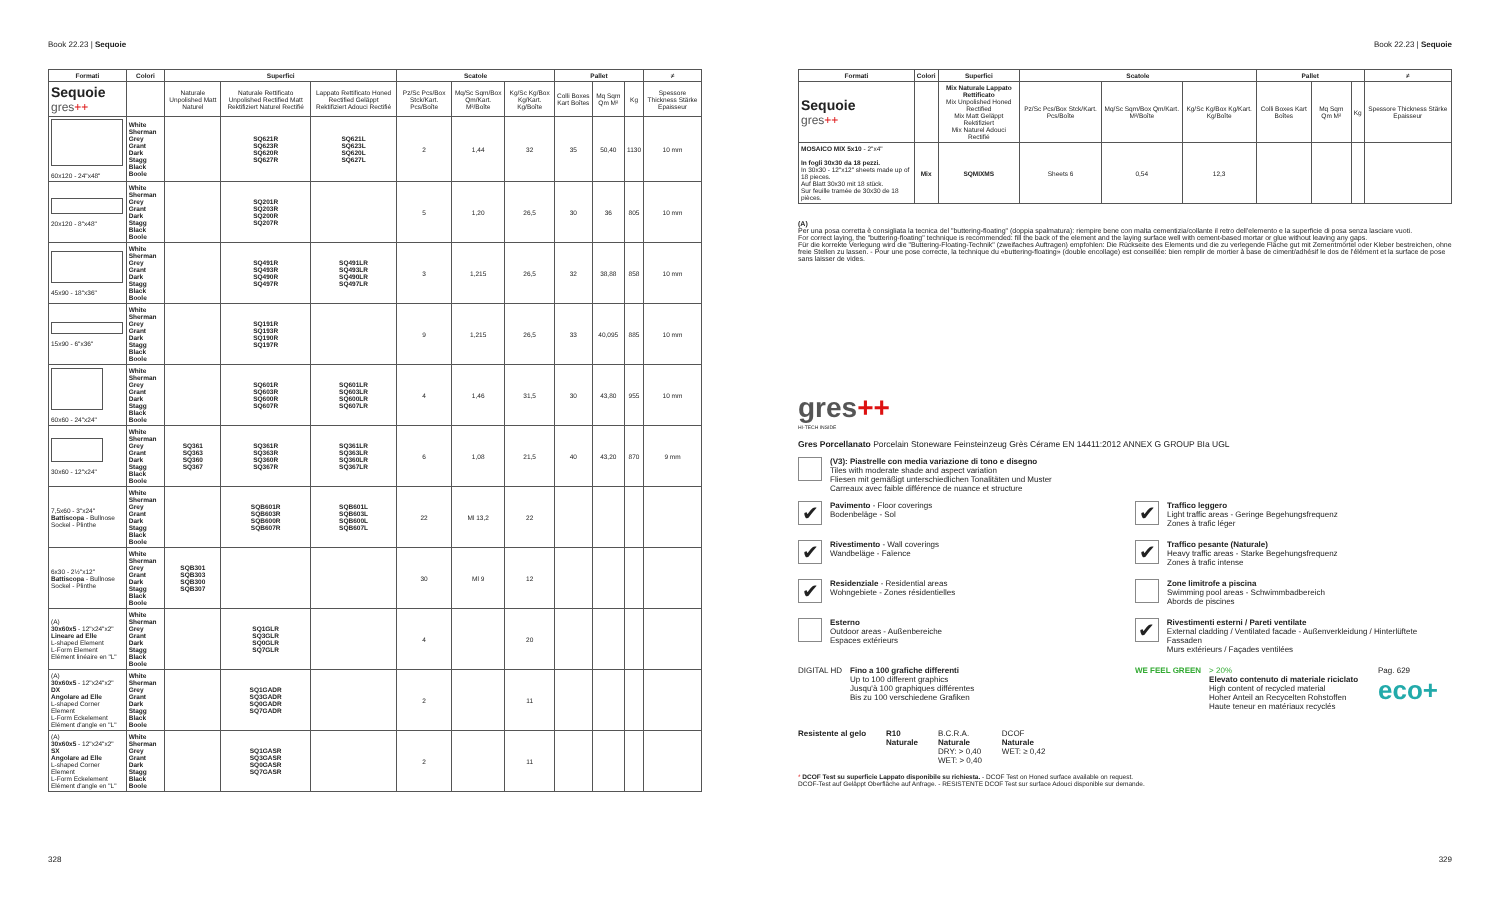Book 22.23 | Sequoie
| Formati | Colori | Superfici | | | Scatole | | | Pallet | | | ≠ |
| --- | --- | --- | --- | --- | --- | --- | --- | --- | --- | --- | --- |
| Sequoie gres ++ | | Naturale Unpolished Matt Naturel | Naturale Rettificato Unpolished Rectified Matt Rektifiziert Naturel Rectifié | Lappato Rettificato Honed Rectified Geläppt Rektifiziert Adouci Rectifié | Pz/Sc Pcs/Box Stck/Kart. Pcs/Boîte | Mq/Sc Sqm/Box Qm/Kart. M²/Boîte | Kg/Sc Kg/Box Kg/Kart. Kg/Boîte | Colli Boxes Kart Boîtes | Mq Sqm Qm M² | Kg | Spessore Thickness Stärke Epaisseur |
| 60x120 - 24"x48" | White Sherman Grey Grant Dark Stagg Black Boole | | SQ621R SQ623R SQ620R SQ627R | SQ621L SQ623L SQ620L SQ627L | 2 | 1,44 | 32 | 35 | 50,40 | 1130 | 10 mm |
| 20x120 - 8"x48" | White Sherman Grey Grant Dark Stagg Black Boole | | SQ201R SQ203R SQ200R SQ207R | | 5 | 1,20 | 26,5 | 30 | 36 | 805 | 10 mm |
| 45x90 - 18"x36" | White Sherman Grey Grant Dark Stagg Black Boole | | SQ491R SQ493R SQ490R SQ497R | SQ491LR SQ493LR SQ490LR SQ497LR | 3 | 1,215 | 26,5 | 32 | 38,88 | 858 | 10 mm |
| 15x90 - 6"x36" | White Sherman Grey Grant Dark Stagg Black Boole | | SQ191R SQ193R SQ190R SQ197R | | 9 | 1,215 | 26,5 | 33 | 40,095 | 885 | 10 mm |
| 60x60 - 24"x24" | White Sherman Grey Grant Dark Stagg Black Boole | | SQ601R SQ603R SQ600R SQ607R | SQ601LR SQ603LR SQ600LR SQ607LR | 4 | 1,46 | 31,5 | 30 | 43,80 | 955 | 10 mm |
| 30x60 - 12"x24" | White Sherman Grey Grant Dark Stagg Black Boole | SQ361 SQ363 SQ360 SQ367 | SQ361R SQ363R SQ360R SQ367R | SQ361LR SQ363LR SQ360LR SQ367LR | 6 | 1,08 | 21,5 | 40 | 43,20 | 870 | 9 mm |
| 7,5x60 - 3"x24" Battiscopa - Bullnose Sockel - Plinthe | White Sherman Grey Grant Dark Stagg Black Boole | | SQB601R SQB603R SQB600R SQB607R | SQB601L SQB603L SQB600L SQB607L | 22 | Ml 13,2 | 22 | | | | |
| 6x30 - 2½"x12" Battiscopa - Bullnose Sockel - Plinthe | White Sherman Grey Grant Dark Stagg Black Boole | SQB301 SQB303 SQB300 SQB307 | | | 30 | Ml 9 | 12 | | | | |
| (A) 30x60x5 - 12"x24"x2" Lineare ad Elle L-shaped Element L-Form Element Elément linéaire en "L" | White Sherman Grey Grant Dark Stagg Black Boole | | SQ1GLR SQ3GLR SQ0GLR SQ7GLR | | 4 | | 20 | | | | |
| (A) 30x60x5 - 12"x24"x2" DX Angolare ad Elle L-shaped Corner Element L-Form Eckelement Elément d'angle en "L" | White Sherman Grey Grant Dark Stagg Black Boole | | SQ1GADR SQ3GADR SQ0GADR SQ7GADR | | 2 | | 11 | | | | |
| (A) 30x60x5 - 12"x24"x2" SX Angolare ad Elle L-shaped Corner Element L-Form Eckelement Elément d'angle en "L" | White Sherman Grey Grant Dark Stagg Black Boole | | SQ1GASR SQ3GASR SQ0GASR SQ7GASR | | 2 | | 11 | | | | |
328
Book 22.23 | Sequoie
| Formati | Colori | Superfici | Scatole | | | Pallet | | | ≠ |
| --- | --- | --- | --- | --- | --- | --- | --- | --- | --- |
| Sequoie gres ++ | | Mix Naturale Lappato Rettificato Mix Unpolished Honed Rectified Mix Matt Geläppt Rektifiziert Mix Naturel Adouci Rectifié | Pz/Sc Pcs/Box Stck/Kart. Pcs/Boîte | Mq/Sc Sqm/Box Qm/Kart. M²/Boîte | Kg/Sc Kg/Box Kg/Kart. Kg/Boîte | Colli Boxes Kart Boîtes | Mq Sqm Qm M² | Kg | Spessore Thickness Stärke Epaisseur |
| MOSAICO MIX 5x10 - 2"x4" In fogli 30x30 da 18 pezzi. In 30x30 - 12"x12" sheets made up of 18 pieces. Auf Blatt 30x30 mit 18 stück. Sur feuille tramée de 30x30 de 18 pièces. | Mix | SQMIXMS | Sheets 6 | 0,54 | 12,3 | | | | |
(A)
Per una posa corretta è consigliata la tecnica del "buttering-floating" (doppia spalmatura): riempire bene con malta cementizia/collante il retro dell'elemento e la superficie di posa senza lasciare vuoti.
For correct laying, the "buttering-floating" technique is recommended: fill the back of the element and the laying surface well with cement-based mortar or glue without leaving any gaps.
Für die korrekte Verlegung wird die "Buttering-Floating-Technik" (zweifaches Auftragen) empfohlen: Die Rückseite des Elements und die zu verlegende Fläche gut mit Zementmörtel oder Kleber bestreichen, ohne freie Stellen zu lassen. - Pour une pose correcte, la technique du «buttering-floating» (double encollage) est conseillée: bien remplir de mortier à base de ciment/adhésif le dos de l'élément et la surface de pose sans laisser de vides.
gres++
HI-TECH INSIDE
Gres Porcellanato Porcelain Stoneware Feinsteinzeug Grès Cérame EN 14411:2012 ANNEX G GROUP BIa UGL
(V3): Piastrelle con media variazione di tono e disegno
Tiles with moderate shade and aspect variation
Fliesen mit gemäßigt unterschiedlichen Tonalitäten und Muster
Carreaux avec faible différence de nuance et structure
✔
Pavimento - Floor coverings
Bodenbeläge - Sol
✔
Traffico leggero
Light traffic areas - Geringe Begehungsfrequenz
Zones à trafic léger
✔
Rivestimento - Wall coverings
Wandbeläge - Faïence
✔
Traffico pesante (Naturale)
Heavy traffic areas - Starke Begehungsfrequenz
Zones à trafic intense
✔
Residenziale - Residential areas
Wohngebiete - Zones résidentielles
Zone limitrofe a piscina
Swimming pool areas - Schwimmbadbereich
Abords de piscines
Esterno
Outdoor areas - Außenbereiche
Espaces extérieurs
✔
Rivestimenti esterni / Pareti ventilate
External cladding / Ventilated facade - Außenverkleidung / Hinterlüftete Fassaden
Murs extérieurs / Façades ventilées
DIGITAL HD Fino a 100 grafiche differenti
Up to 100 different graphics
Jusqu'à 100 graphiques différentes
Bis zu 100 verschiedene Grafiken
WE FEEL GREEN > 20%
Elevato contenuto di materiale riciclato
High content of recycled material
Hoher Anteil an Recycelten Rohstoffen
Haute teneur en matériaux recyclés
Pag. 629
eco+
Resistente al gelo R10
Naturale
B.C.R.A.
Naturale
DRY: > 0,40
WET: > 0,40
DCOF
Naturale
WET: ≥ 0,42
* DCOF Test su superficie Lappato disponibile su richiesta. - DCOF Test on Honed surface available on request.
DCOF-Test auf Geläppt Oberfläche auf Anfrage. - RESISTENTE DCOF Test sur surface Adouci disponible sur demande.
329